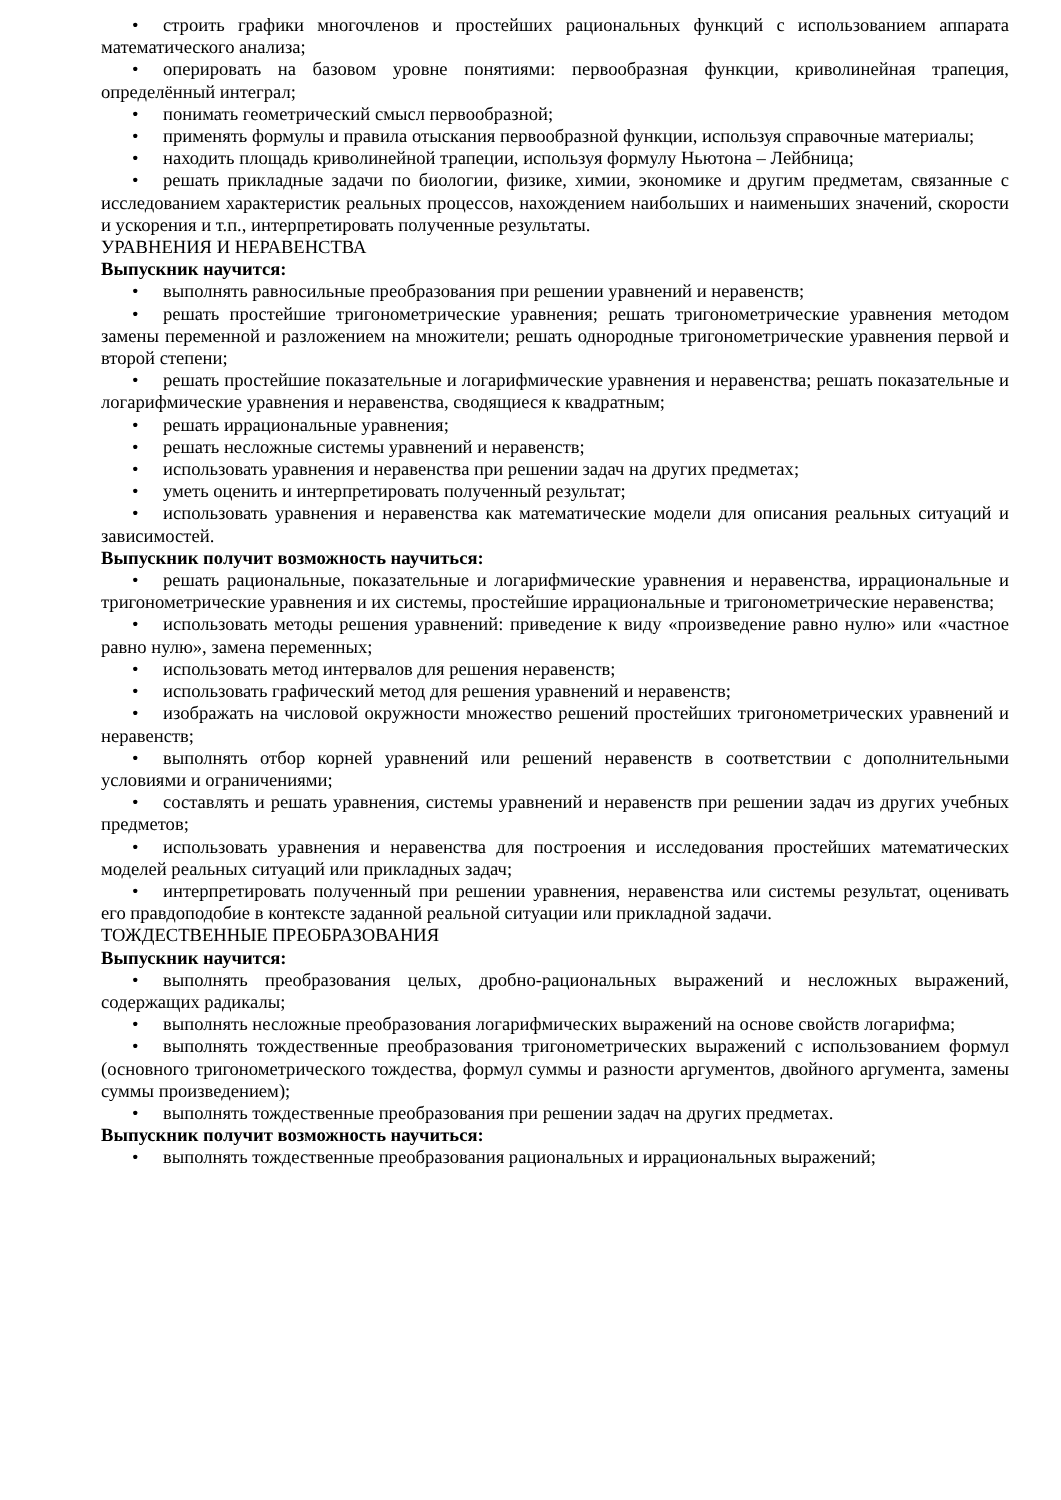• строить графики многочленов и простейших рациональных функций с использованием аппарата математического анализа;
• оперировать на базовом уровне понятиями: первообразная функции, криволинейная трапеция, определённый интеграл;
• понимать геометрический смысл первообразной;
• применять формулы и правила отыскания первообразной функции, используя справочные материалы;
• находить площадь криволинейной трапеции, используя формулу Ньютона – Лейбница;
• решать прикладные задачи по биологии, физике, химии, экономике и другим предметам, связанные с исследованием характеристик реальных процессов, нахождением наибольших и наименьших значений, скорости и ускорения и т.п., интерпретировать полученные результаты.
УРАВНЕНИЯ И НЕРАВЕНСТВА
Выпускник научится:
• выполнять равносильные преобразования при решении уравнений и неравенств;
• решать простейшие тригонометрические уравнения; решать тригонометрические уравнения методом замены переменной и разложением на множители; решать однородные тригонометрические уравнения первой и второй степени;
• решать простейшие показательные и логарифмические уравнения и неравенства; решать показательные и логарифмические уравнения и неравенства, сводящиеся к квадратным;
• решать иррациональные уравнения;
• решать несложные системы уравнений и неравенств;
• использовать уравнения и неравенства при решении задач на других предметах;
• уметь оценить и интерпретировать полученный результат;
• использовать уравнения и неравенства как математические модели для описания реальных ситуаций и зависимостей.
Выпускник получит возможность научиться:
• решать рациональные, показательные и логарифмические уравнения и неравенства, иррациональные и тригонометрические уравнения и их системы, простейшие иррациональные и тригонометрические неравенства;
• использовать методы решения уравнений: приведение к виду «произведение равно нулю» или «частное равно нулю», замена переменных;
• использовать метод интервалов для решения неравенств;
• использовать графический метод для решения уравнений и неравенств;
• изображать на числовой окружности множество решений простейших тригонометрических уравнений и неравенств;
• выполнять отбор корней уравнений или решений неравенств в соответствии с дополнительными условиями и ограничениями;
• составлять и решать уравнения, системы уравнений и неравенств при решении задач из других учебных предметов;
• использовать уравнения и неравенства для построения и исследования простейших математических моделей реальных ситуаций или прикладных задач;
• интерпретировать полученный при решении уравнения, неравенства или системы результат, оценивать его правдоподобие в контексте заданной реальной ситуации или прикладной задачи.
ТОЖДЕСТВЕННЫЕ ПРЕОБРАЗОВАНИЯ
Выпускник научится:
• выполнять преобразования целых, дробно-рациональных выражений и несложных выражений, содержащих радикалы;
• выполнять несложные преобразования логарифмических выражений на основе свойств логарифма;
• выполнять тождественные преобразования тригонометрических выражений с использованием формул (основного тригонометрического тождества, формул суммы и разности аргументов, двойного аргумента, замены суммы произведением);
• выполнять тождественные преобразования при решении задач на других предметах.
Выпускник получит возможность научиться:
• выполнять тождественные преобразования рациональных и иррациональных выражений;